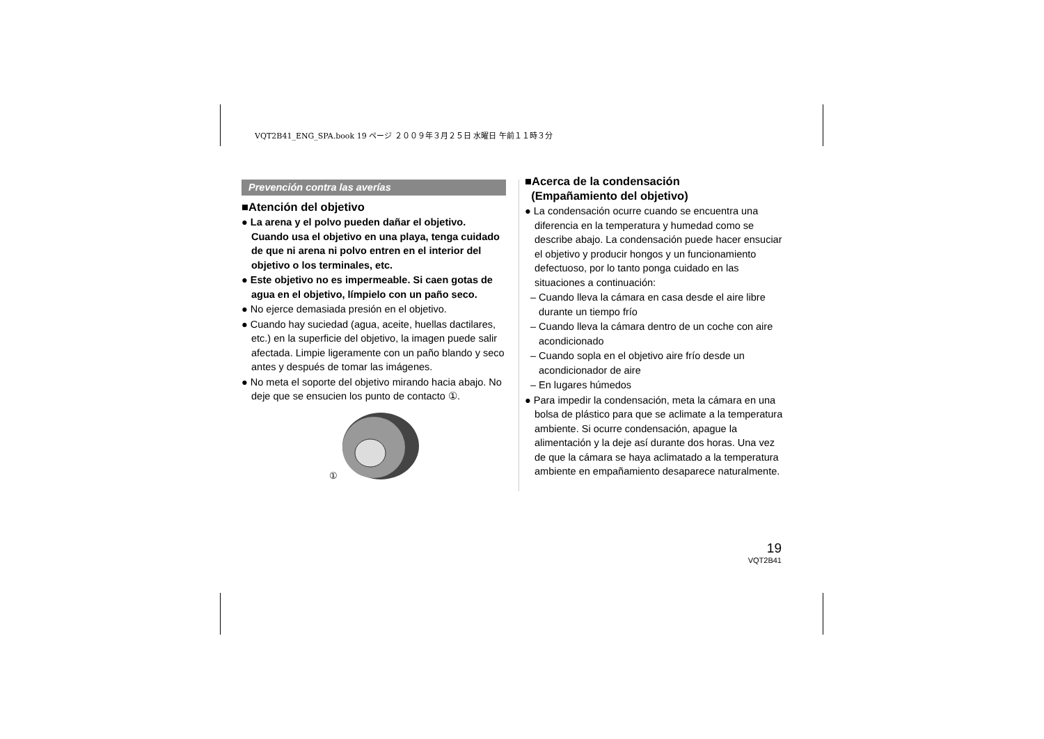VQT2B41_ENG_SPA.book 19 ページ ２００９年３月２５日 水曜日 午前１１時３分
Prevención contra las averías
■Atención del objetivo
● La arena y el polvo pueden dañar el objetivo. Cuando usa el objetivo en una playa, tenga cuidado de que ni arena ni polvo entren en el interior del objetivo o los terminales, etc.
● Este objetivo no es impermeable. Si caen gotas de agua en el objetivo, límpielo con un paño seco.
● No ejerce demasiada presión en el objetivo.
● Cuando hay suciedad (agua, aceite, huellas dactilares, etc.) en la superficie del objetivo, la imagen puede salir afectada. Limpie ligeramente con un paño blando y seco antes y después de tomar las imágenes.
● No meta el soporte del objetivo mirando hacia abajo. No deje que se ensucien los punto de contacto ①.
①
■Acerca de la condensación
(Empañamiento del objetivo)
● La condensación ocurre cuando se encuentra una diferencia en la temperatura y humedad como se describe abajo. La condensación puede hacer ensuciar el objetivo y producir hongos y un funcionamiento defectuoso, por lo tanto ponga cuidado en las situaciones a continuación:
– Cuando lleva la cámara en casa desde el aire libre durante un tiempo frío
– Cuando lleva la cámara dentro de un coche con aire acondicionado
– Cuando sopla en el objetivo aire frío desde un acondicionador de aire
– En lugares húmedos
● Para impedir la condensación, meta la cámara en una bolsa de plástico para que se aclimate a la temperatura ambiente. Si ocurre condensación, apague la alimentación y la deje así durante dos horas. Una vez de que la cámara se haya aclimatado a la temperatura ambiente en empañamiento desaparece naturalmente.
19
VQT2B41